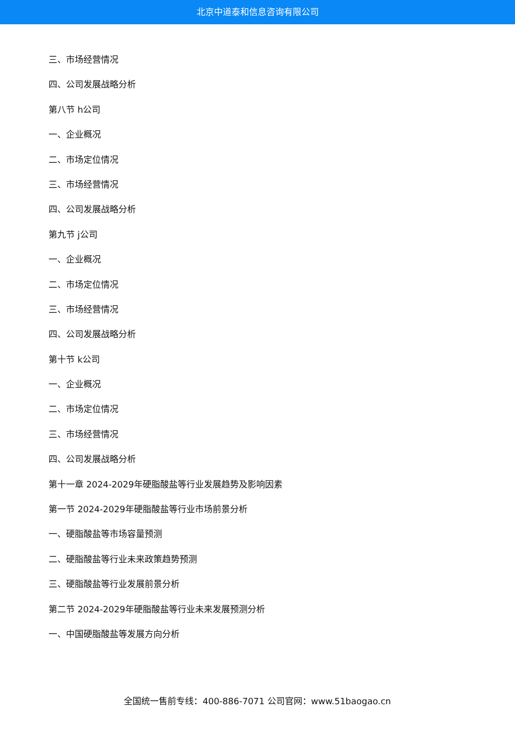北京中道泰和信息咨询有限公司
三、市场经营情况
四、公司发展战略分析
第八节 h公司
一、企业概况
二、市场定位情况
三、市场经营情况
四、公司发展战略分析
第九节 j公司
一、企业概况
二、市场定位情况
三、市场经营情况
四、公司发展战略分析
第十节 k公司
一、企业概况
二、市场定位情况
三、市场经营情况
四、公司发展战略分析
第十一章 2024-2029年硬脂酸盐等行业发展趋势及影响因素
第一节 2024-2029年硬脂酸盐等行业市场前景分析
一、硬脂酸盐等市场容量预测
二、硬脂酸盐等行业未来政策趋势预测
三、硬脂酸盐等行业发展前景分析
第二节 2024-2029年硬脂酸盐等行业未来发展预测分析
一、中国硬脂酸盐等发展方向分析
全国统一售前专线：400-886-7071 公司官网：www.51baogao.cn